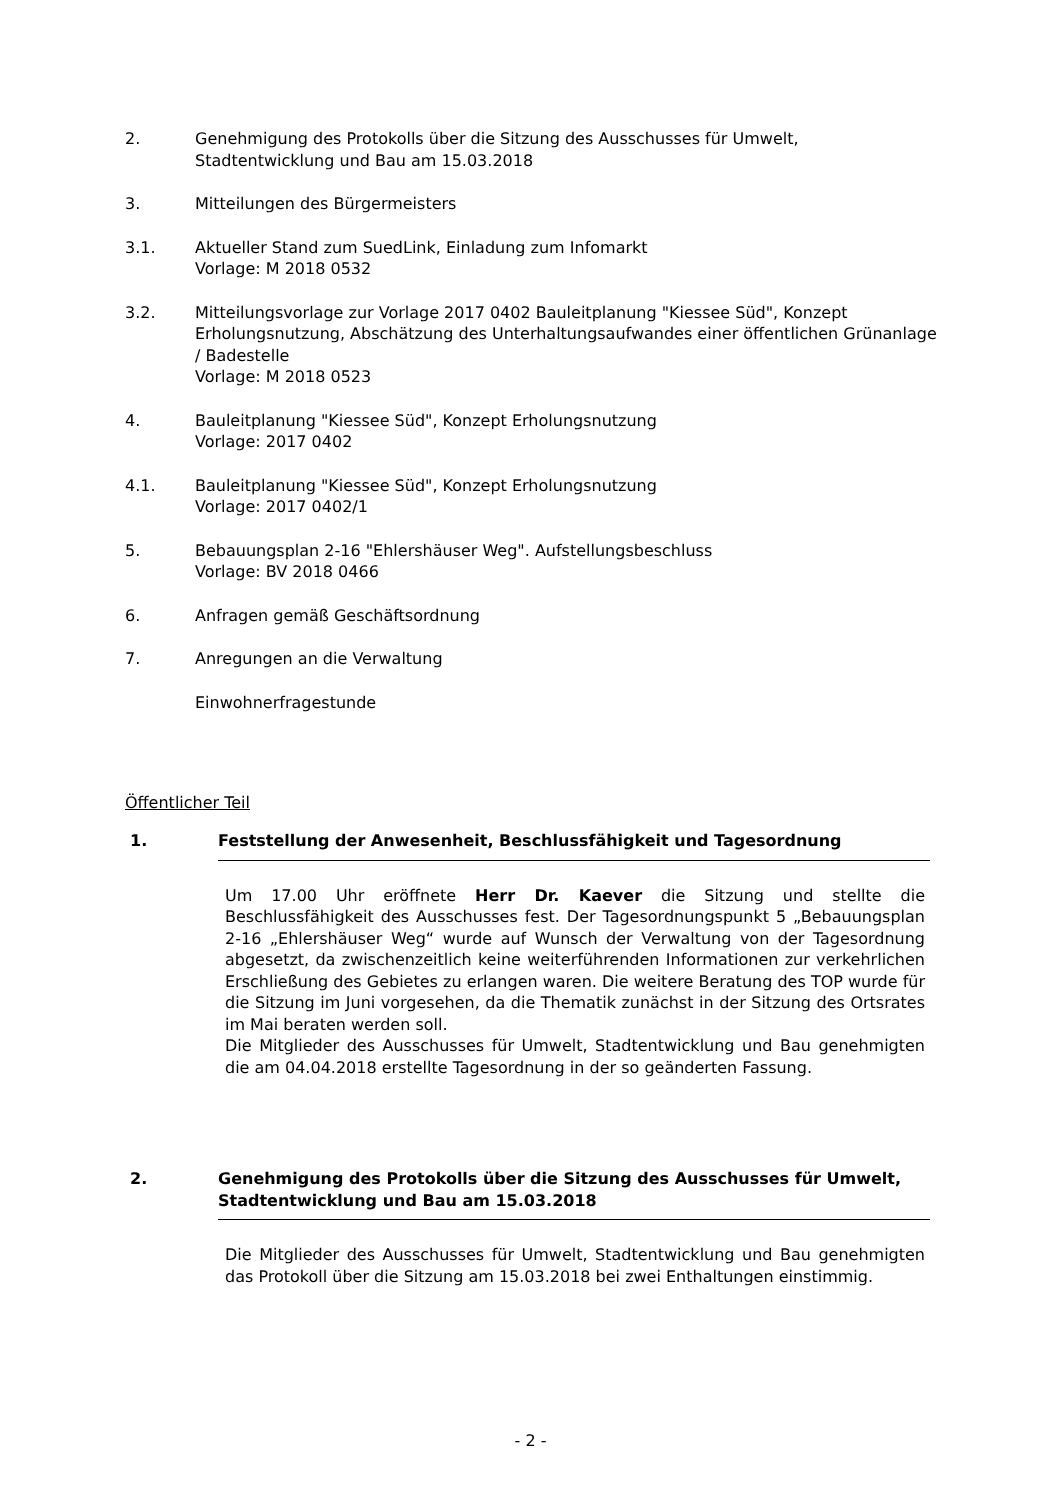2. Genehmigung des Protokolls über die Sitzung des Ausschusses für Umwelt,
Stadtentwicklung und Bau am 15.03.2018
3. Mitteilungen des Bürgermeisters
3.1. Aktueller Stand zum SuedLink, Einladung zum Infomarkt
Vorlage: M 2018 0532
3.2. Mitteilungsvorlage zur Vorlage 2017 0402 Bauleitplanung "Kiessee Süd", Konzept Erholungsnutzung, Abschätzung des Unterhaltungsaufwandes einer öffentlichen Grünanlage / Badestelle
Vorlage: M 2018 0523
4. Bauleitplanung "Kiessee Süd", Konzept Erholungsnutzung
Vorlage: 2017 0402
4.1. Bauleitplanung "Kiessee Süd", Konzept Erholungsnutzung
Vorlage: 2017 0402/1
5. Bebauungsplan 2-16 "Ehlershäuser Weg". Aufstellungsbeschluss
Vorlage: BV 2018 0466
6. Anfragen gemäß Geschäftsordnung
7. Anregungen an die Verwaltung
Einwohnerfragestunde
Öffentlicher Teil
1. Feststellung der Anwesenheit, Beschlussfähigkeit und Tagesordnung
Um 17.00 Uhr eröffnete Herr Dr. Kaever die Sitzung und stellte die Beschlussfähigkeit des Ausschusses fest. Der Tagesordnungspunkt 5 „Bebauungsplan 2-16 „Ehlershäuser Weg“ wurde auf Wunsch der Verwaltung von der Tagesordnung abgesetzt, da zwischenzeitlich keine weiterführenden Informationen zur verkehrlichen Erschließung des Gebietes zu erlangen waren. Die weitere Beratung des TOP wurde für die Sitzung im Juni vorgesehen, da die Thematik zunächst in der Sitzung des Ortsrates im Mai beraten werden soll.
Die Mitglieder des Ausschusses für Umwelt, Stadtentwicklung und Bau genehmigten die am 04.04.2018 erstellte Tagesordnung in der so geänderten Fassung.
2. Genehmigung des Protokolls über die Sitzung des Ausschusses für Umwelt, Stadtentwicklung und Bau am 15.03.2018
Die Mitglieder des Ausschusses für Umwelt, Stadtentwicklung und Bau genehmigten das Protokoll über die Sitzung am 15.03.2018 bei zwei Enthaltungen einstimmig.
- 2 -